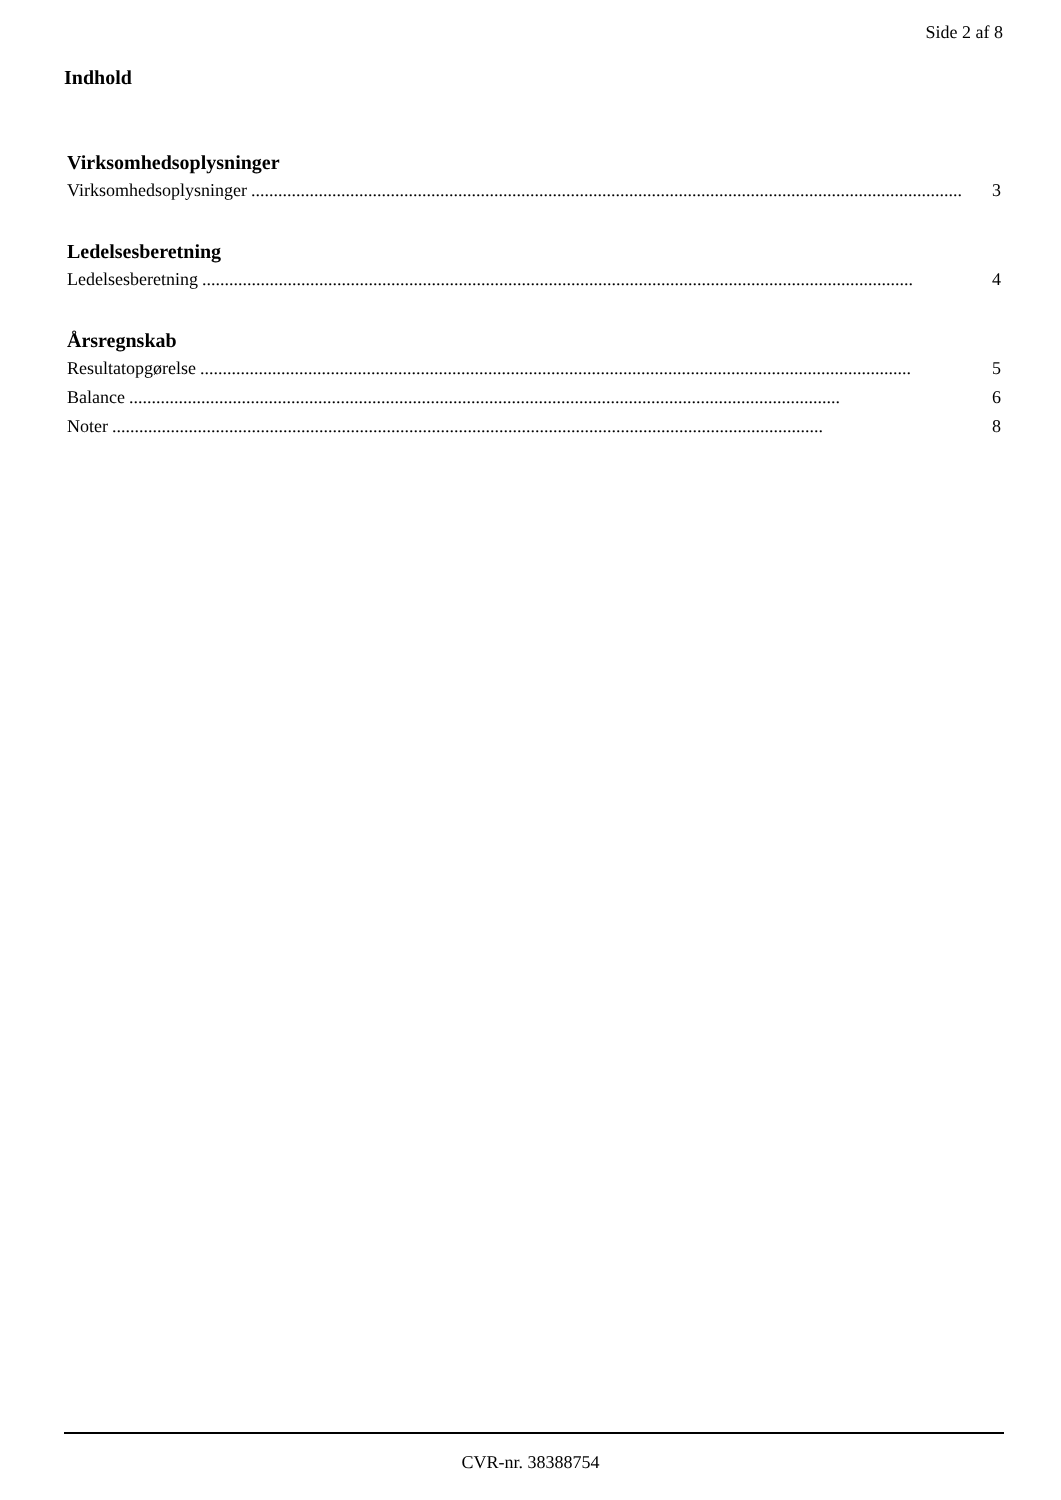Side 2 af 8
Indhold
Virksomhedsoplysninger
Virksomhedsoplysninger.............................................................................................................................................................. 3
Ledelsesberetning
Ledelsesberetning.............................................................................................................................................................. 4
Årsregnskab
Resultatopgørelse.............................................................................................................................................................. 5
Balance.............................................................................................................................................................. 6
Noter.............................................................................................................................................................. 8
CVR-nr. 38388754